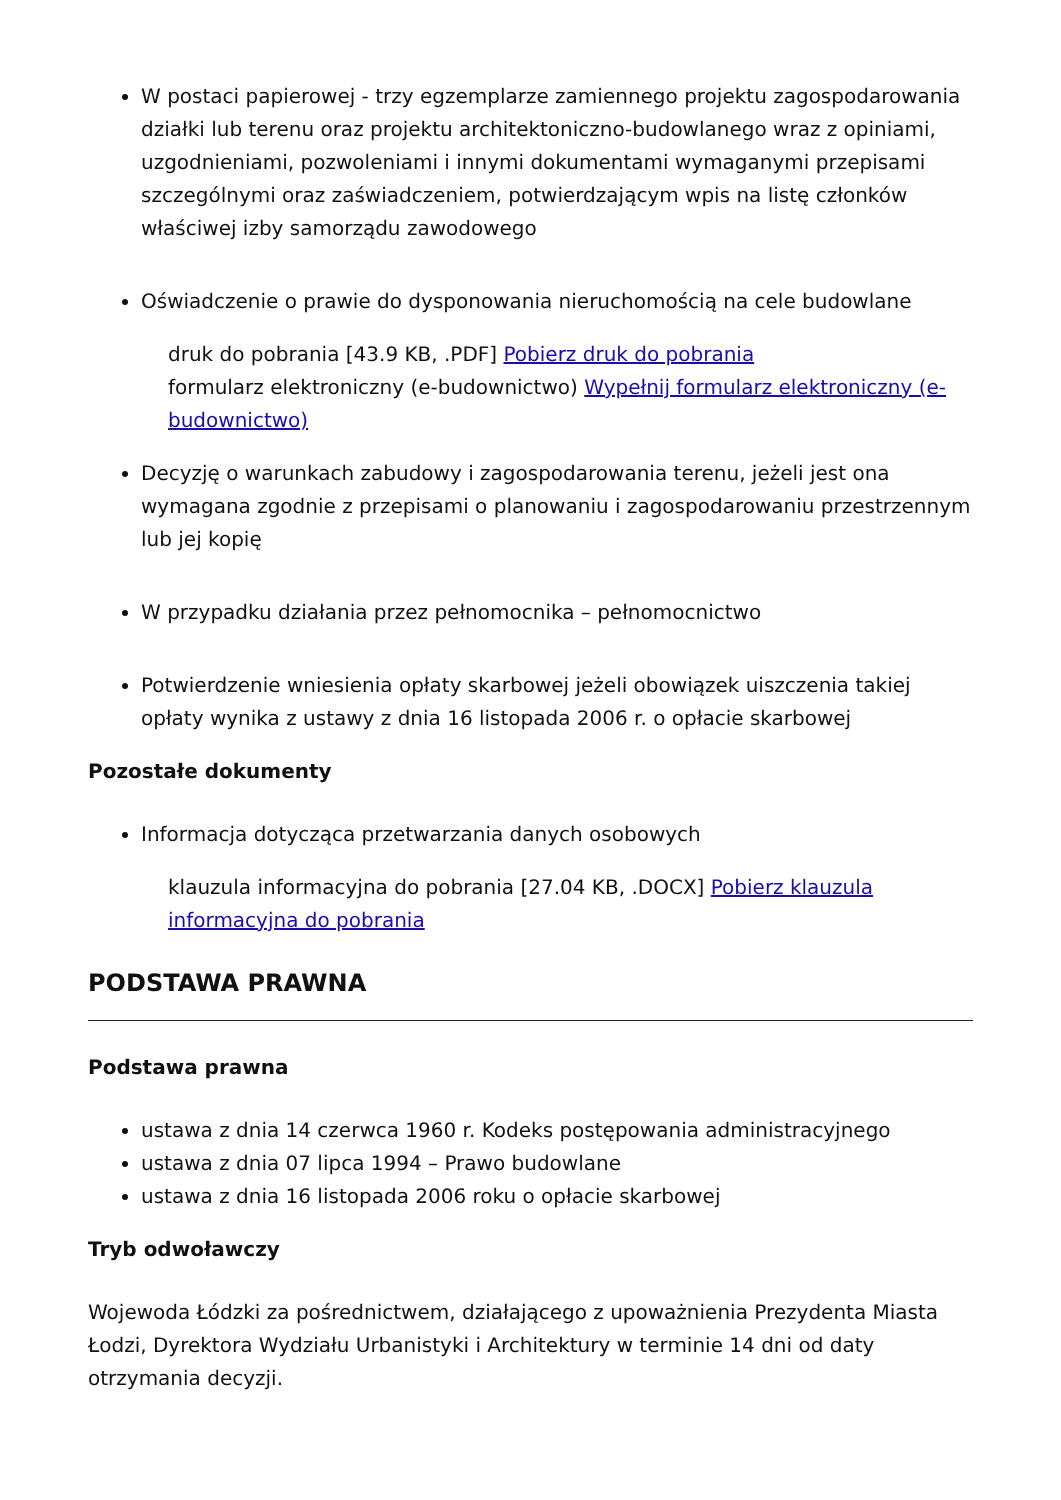W postaci papierowej - trzy egzemplarze zamiennego projektu zagospodarowania działki lub terenu oraz projektu architektoniczno-budowlanego wraz z opiniami, uzgodnieniami, pozwoleniami i innymi dokumentami wymaganymi przepisami szczególnymi oraz zaświadczeniem, potwierdzającym wpis na listę członków właściwej izby samorządu zawodowego
Oświadczenie o prawie do dysponowania nieruchomością na cele budowlane
druk do pobrania [43.9 KB, .PDF] Pobierz druk do pobrania
formularz elektroniczny (e-budownictwo) Wypełnij formularz elektroniczny (e-budownictwo)
Decyzję o warunkach zabudowy i zagospodarowania terenu, jeżeli jest ona wymagana zgodnie z przepisami o planowaniu i zagospodarowaniu przestrzennym lub jej kopię
W przypadku działania przez pełnomocnika – pełnomocnictwo
Potwierdzenie wniesienia opłaty skarbowej jeżeli obowiązek uiszczenia takiej opłaty wynika z ustawy z dnia 16 listopada 2006 r. o opłacie skarbowej
Pozostałe dokumenty
Informacja dotycząca przetwarzania danych osobowych
klauzula informacyjna do pobrania [27.04 KB, .DOCX] Pobierz klauzula informacyjna do pobrania
PODSTAWA PRAWNA
Podstawa prawna
ustawa z dnia 14 czerwca 1960 r. Kodeks postępowania administracyjnego
ustawa z dnia 07 lipca 1994 – Prawo budowlane
ustawa z dnia 16 listopada 2006 roku o opłacie skarbowej
Tryb odwoławczy
Wojewoda Łódzki za pośrednictwem, działającego z upoważnienia Prezydenta Miasta Łodzi, Dyrektora Wydziału Urbanistyki i Architektury w terminie 14 dni od daty otrzymania decyzji.